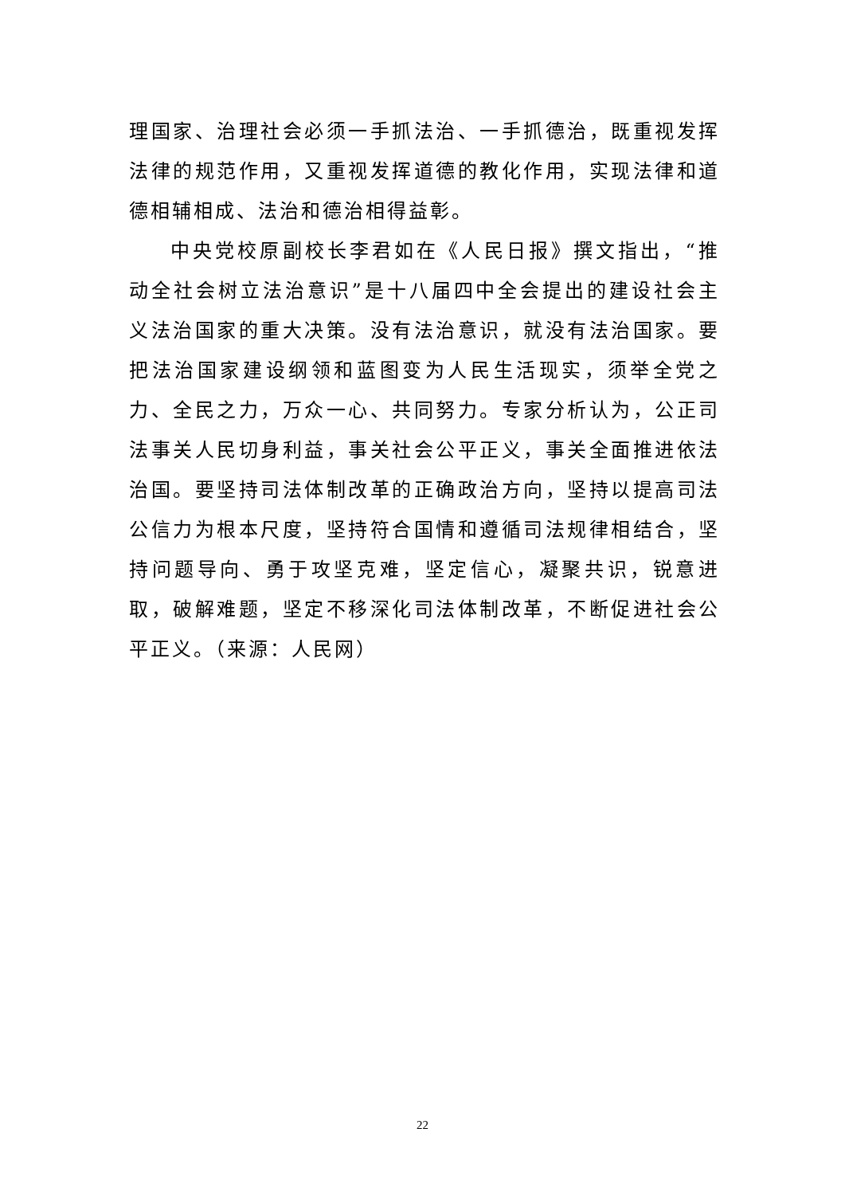理国家、治理社会必须一手抓法治、一手抓德治，既重视发挥法律的规范作用，又重视发挥道德的教化作用，实现法律和道德相辅相成、法治和德治相得益彰。
中央党校原副校长李君如在《人民日报》撰文指出，“推动全社会树立法治意识”是十八届四中全会提出的建设社会主义法治国家的重大决策。没有法治意识，就没有法治国家。要把法治国家建设纲领和蓝图变为人民生活现实，须举全党之力、全民之力，万众一心、共同努力。专家分析认为，公正司法事关人民切身利益，事关社会公平正义，事关全面推进依法治国。要坚持司法体制改革的正确政治方向，坚持以提高司法公信力为根本尺度，坚持符合国情和遵循司法规律相结合，坚持问题导向、勇于攻坚克难，坚定信心，凝聚共识，锐意进取，破解难题，坚定不移深化司法体制改革，不断促进社会公平正义。（来源：人民网）
22